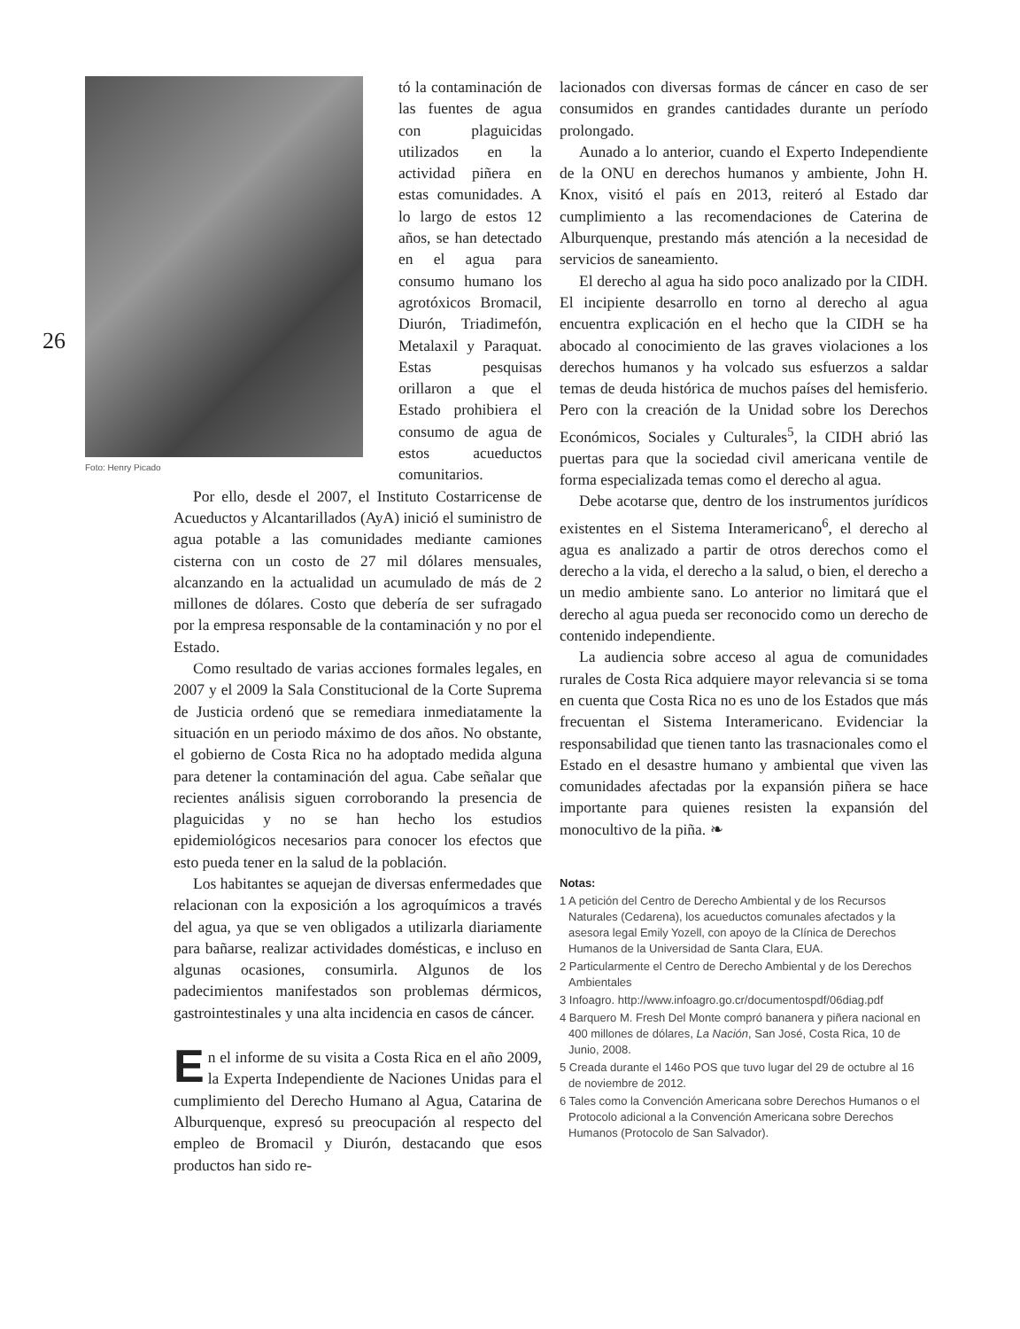26
Foto: Henry Picado
tó la contaminación de las fuentes de agua con plaguicidas utilizados en la actividad piñera en estas comunidades. A lo largo de estos 12 años, se han detectado en el agua para consumo humano los agrotóxicos Bromacil, Diurón, Triadimefón, Metalaxil y Paraquat. Estas pesquisas orillaron a que el Estado prohibiera el consumo de agua de estos acueductos comunitarios.
Por ello, desde el 2007, el Instituto Costarricense de Acueductos y Alcantarillados (AyA) inició el suministro de agua potable a las comunidades mediante camiones cisterna con un costo de 27 mil dólares mensuales, alcanzando en la actualidad un acumulado de más de 2 millones de dólares. Costo que debería de ser sufragado por la empresa responsable de la contaminación y no por el Estado.
Como resultado de varias acciones formales legales, en 2007 y el 2009 la Sala Constitucional de la Corte Suprema de Justicia ordenó que se remediara inmediatamente la situación en un periodo máximo de dos años. No obstante, el gobierno de Costa Rica no ha adoptado medida alguna para detener la contaminación del agua. Cabe señalar que recientes análisis siguen corroborando la presencia de plaguicidas y no se han hecho los estudios epidemiológicos necesarios para conocer los efectos que esto pueda tener en la salud de la población.
Los habitantes se aquejan de diversas enfermedades que relacionan con la exposición a los agroquímicos a través del agua, ya que se ven obligados a utilizarla diariamente para bañarse, realizar actividades domésticas, e incluso en algunas ocasiones, consumirla. Algunos de los padecimientos manifestados son problemas dérmicos, gastrointestinales y una alta incidencia en casos de cáncer.
En el informe de su visita a Costa Rica en el año 2009, la Experta Independiente de Naciones Unidas para el cumplimiento del Derecho Humano al Agua, Catarina de Alburquenque, expresó su preocupación al respecto del empleo de Bromacil y Diurón, destacando que esos productos han sido re-
lacionados con diversas formas de cáncer en caso de ser consumidos en grandes cantidades durante un período prolongado.
Aunado a lo anterior, cuando el Experto Independiente de la ONU en derechos humanos y ambiente, John H. Knox, visitó el país en 2013, reiteró al Estado dar cumplimiento a las recomendaciones de Caterina de Alburquenque, prestando más atención a la necesidad de servicios de saneamiento.
El derecho al agua ha sido poco analizado por la CIDH. El incipiente desarrollo en torno al derecho al agua encuentra explicación en el hecho que la CIDH se ha abocado al conocimiento de las graves violaciones a los derechos humanos y ha volcado sus esfuerzos a saldar temas de deuda histórica de muchos países del hemisferio. Pero con la creación de la Unidad sobre los Derechos Económicos, Sociales y Culturales<sup>5</sup>, la CIDH abrió las puertas para que la sociedad civil americana ventile de forma especializada temas como el derecho al agua.
Debe acotarse que, dentro de los instrumentos jurídicos existentes en el Sistema Interamericano<sup>6</sup>, el derecho al agua es analizado a partir de otros derechos como el derecho a la vida, el derecho a la salud, o bien, el derecho a un medio ambiente sano. Lo anterior no limitará que el derecho al agua pueda ser reconocido como un derecho de contenido independiente.
La audiencia sobre acceso al agua de comunidades rurales de Costa Rica adquiere mayor relevancia si se toma en cuenta que Costa Rica no es uno de los Estados que más frecuentan el Sistema Interamericano. Evidenciar la responsabilidad que tienen tanto las trasnacionales como el Estado en el desastre humano y ambiental que viven las comunidades afectadas por la expansión piñera se hace importante para quienes resisten la expansión del monocultivo de la piña. ❧
Notas:
1 A petición del Centro de Derecho Ambiental y de los Recursos Naturales (Cedarena), los acueductos comunales afectados y la asesora legal Emily Yozell, con apoyo de la Clínica de Derechos Humanos de la Universidad de Santa Clara, EUA.
2 Particularmente el Centro de Derecho Ambiental y de los Derechos Ambientales
3 Infoagro. http://www.infoagro.go.cr/documentospdf/06diag.pdf
4 Barquero M. Fresh Del Monte compró bananera y piñera nacional en 400 millones de dólares, La Nación, San José, Costa Rica, 10 de Junio, 2008.
5 Creada durante el 146o POS que tuvo lugar del 29 de octubre al 16 de noviembre de 2012.
6 Tales como la Convención Americana sobre Derechos Humanos o el Protocolo adicional a la Convención Americana sobre Derechos Humanos (Protocolo de San Salvador).